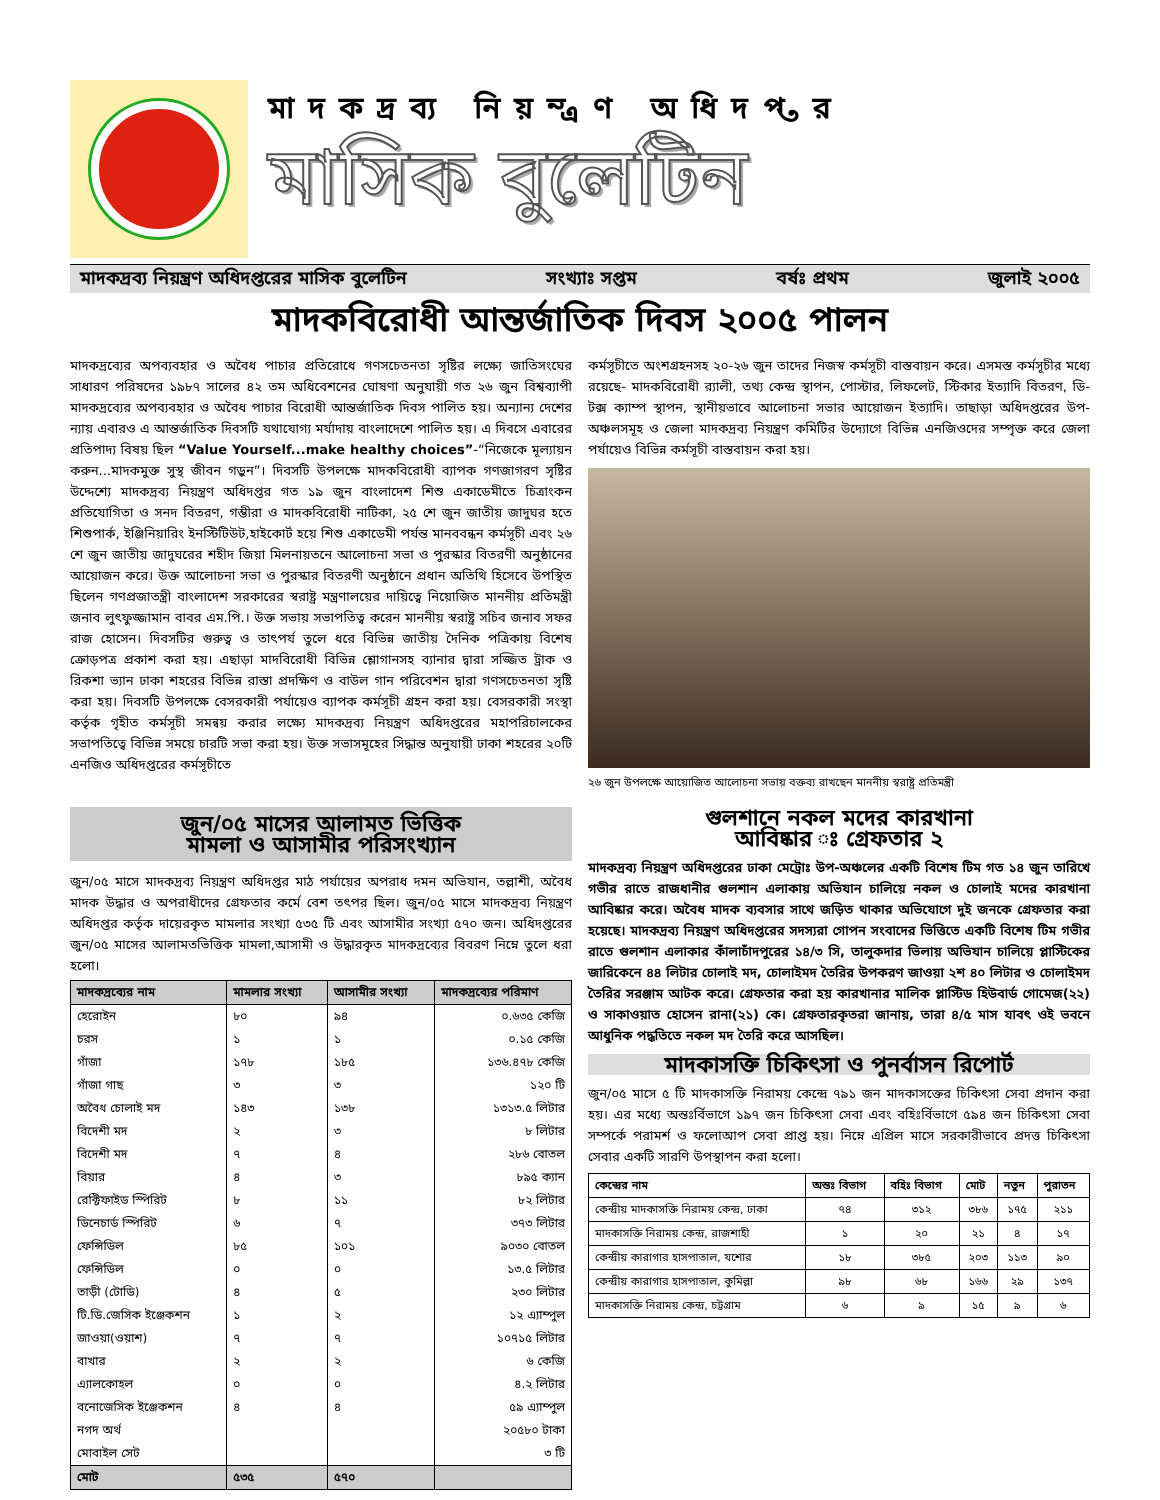মাদকদ্রব্য নিয়ন্ত্রণ অধিদপ্তর
মাসিক বুলেটিন
মাদকদ্রব্য নিয়ন্ত্রণ অধিদপ্তরের মাসিক বুলেটিন সংখ্যাঃ সপ্তম বর্ষঃ প্রথম জুলাই ২০০৫
মাদকবিরোধী আন্তর্জাতিক দিবস ২০০৫ পালন
মাদকদ্রব্যের অপব্যবহার ও অবৈধ পাচার প্রতিরোধে গণসচেতনতা সৃষ্টির লক্ষ্যে জাতিসংঘের সাধারণ পরিষদের ১৯৮৭ সালের ৪২ তম অধিবেশনের ঘোষণা অনুযায়ী গত ২৬ জুন বিশ্বব্যাপী মাদকদ্রব্যের অপব্যবহার ও অবৈধ পাচার বিরোধী আন্তর্জাতিক দিবস পালিত হয়। অন্যান্য দেশের ন্যায় এবারও এ আন্তর্জাতিক দিবসটি যথাযোগ্য মর্যাদায় বাংলাদেশে পালিত হয়। এ দিবসে এবারের প্রতিপাদ্য বিষয় ছিল “Value Yourself...make healthy choices”-“নিজেকে মূল্যায়ন করুন...মাদকমুক্ত সুস্থ জীবন গড়ুন”। দিবসটি উপলক্ষে মাদকবিরোধী ব্যাপক গণজাগরণ সৃষ্টির উদ্দেশ্যে মাদকদ্রব্য নিয়ন্ত্রণ অধিদপ্তর গত ১৯ জুন বাংলাদেশ শিশু একাডেমীতে চিত্রাংকন প্রতিযোগিতা ও সনদ বিতরণ, গম্ভীরা ও মাদকবিরোধী নাটিকা, ২৫ শে জুন জাতীয় জাদুঘর হতে শিশুপার্ক, ইঞ্জিনিয়ারিং ইনস্টিটিউট,হাইকোর্ট হয়ে শিশু একাডেমী পর্যন্ত মানববন্ধন কর্মসূচী এবং ২৬ শে জুন জাতীয় জাদুঘরের শহীদ জিয়া মিলনায়তনে আলোচনা সভা ও পুরস্কার বিতরণী অনুষ্ঠানের আয়োজন করে। উক্ত আলোচনা সভা ও পুরস্কার বিতরণী অনুষ্ঠানে প্রধান অতিথি হিসেবে উপস্থিত ছিলেন গণপ্রজাতন্ত্রী বাংলাদেশ সরকারের স্বরাষ্ট্র মন্ত্রণালয়ের দায়িত্বে নিয়োজিত মাননীয় প্রতিমন্ত্রী জনাব লুৎফুজ্জামান বাবর এম.পি.। উক্ত সভায় সভাপতিত্ব করেন মাননীয় স্বরাষ্ট্র সচিব জনাব সফর রাজ হোসেন। দিবসটির গুরুত্ব ও তাৎপর্য তুলে ধরে বিভিন্ন জাতীয় দৈনিক পত্রিকায় বিশেষ ক্রোড়পত্র প্রকাশ করা হয়। এছাড়া মাদবিরোধী বিভিন্ন শ্লোগানসহ ব্যানার দ্বারা সজ্জিত ট্রাক ও রিকশা ভ্যান ঢাকা শহরের বিভিন্ন রাস্তা প্রদক্ষিণ ও বাউল গান পরিবেশন দ্বারা গণসচেতনতা সৃষ্টি করা হয়। দিবসটি উপলক্ষে বেসরকারী পর্যায়েও ব্যাপক কর্মসূচী গ্রহন করা হয়। বেসরকারী সংস্থা কর্তৃক গৃহীত কর্মসূচী সমন্বয় করার লক্ষ্যে মাদকদ্রব্য নিয়ন্ত্রণ অধিদপ্তরের মহাপরিচালকের সভাপতিত্বে বিভিন্ন সময়ে চারটি সভা করা হয়। উক্ত সভাসমূহের সিদ্ধান্ত অনুযায়ী ঢাকা শহরের ২০টি এনজিও অধিদপ্তরের কর্মসূচীতে
কর্মসূচীতে অংশগ্রহনসহ ২০-২৬ জুন তাদের নিজস্ব কর্মসূচী বাস্তবায়ন করে। এসমস্ত কর্মসূচীর মধ্যে রয়েছে- মাদকবিরোধী র‍্যালী, তথ্য কেন্দ্র স্থাপন, পোস্টার, লিফলেট, স্টিকার ইত্যাদি বিতরণ, ডি-টক্স ক্যাম্প স্থাপন, স্থানীয়ভাবে আলোচনা সভার আয়োজন ইত্যাদি। তাছাড়া অধিদপ্তরের উপ-অঞ্চলসমূহ ও জেলা মাদকদ্রব্য নিয়ন্ত্রণ কমিটির উদ্যোগে বিভিন্ন এনজিওদের সম্পৃক্ত করে জেলা পর্যায়েও বিভিন্ন কর্মসূচী বাস্তবায়ন করা হয়।
২৬ জুন উপলক্ষে আয়োজিত আলোচনা সভায় বক্তব্য রাখছেন মাননীয় স্বরাষ্ট্র প্রতিমন্ত্রী
জুন/০৫ মাসের আলামত ভিত্তিক
মামলা ও আসামীর পরিসংখ্যান
জুন/০৫ মাসে মাদকদ্রব্য নিয়ন্ত্রণ অধিদপ্তর মাঠ পর্যায়ের অপরাধ দমন অভিযান, তল্লাশী, অবৈধ মাদক উদ্ধার ও অপরাধীদের গ্রেফতার কর্মে বেশ তৎপর ছিল। জুন/০৫ মাসে মাদকদ্রব্য নিয়ন্ত্রণ অধিদপ্তর কর্তৃক দায়েরকৃত মামলার সংখ্যা ৫৩৫ টি এবং আসামীর সংখ্যা ৫৭০ জন। অধিদপ্তরের জুন/০৫ মাসের আলামতভিত্তিক মামলা,আসামী ও উদ্ধারকৃত মাদকদ্রব্যের বিবরণ নিম্নে তুলে ধরা হলো।
| মাদকদ্রব্যের নাম | মামলার সংখ্যা | আসামীর সংখ্যা | মাদকদ্রব্যের পরিমাণ |
| --- | --- | --- | --- |
| হেরোইন | ৮০ | ৯৪ | ০.৬৩৫ কেজি |
| চরস | ১ | ১ | ০.১৫ কেজি |
| গাঁজা | ১৭৮ | ১৮৫ | ১৩৬.৪৭৮ কেজি |
| গাঁজা গাছ | ৩ | ৩ | ১২০ টি |
| অবৈধ চোলাই মদ | ১৪৩ | ১৩৮ | ১৩১৩.৫ লিটার |
| বিদেশী মদ | ২ | ৩ | ৮ লিটার |
| বিদেশী মদ | ৭ | ৪ | ২৮৬ বোতল |
| বিয়ার | ৪ | ৩ | ৮৯৫ ক্যান |
| রেক্টিফাইড স্পিরিট | ৮ | ১১ | ৮২ লিটার |
| ডিনেচার্ড স্পিরিট | ৬ | ৭ | ৩৭৩ লিটার |
| ফেন্সিডিল | ৮৫ | ১০১ | ৯০৩০ বোতল |
| ফেন্সিডিল | ০ | ০ | ১৩.৫ লিটার |
| তাড়ী (টোডি) | ৪ | ৫ | ২৩০ লিটার |
| টি.ডি.জেসিক ইঞ্জেকশন | ১ | ২ | ১২ এ্যাম্পুল |
| জাওয়া(ওয়াশ) | ৭ | ৭ | ১০৭১৫ লিটার |
| বাখার | ২ | ২ | ৬ কেজি |
| এ্যালকোহল | ০ | ০ | ৪.২ লিটার |
| বনোজেসিক ইঞ্জেকশন | ৪ | ৪ | ৫৯ এ্যাম্পুল |
| নগদ অর্থ | | | ২০৫৮০ টাকা |
| মোবাইল সেট | | | ৩ টি |
| মোট | ৫৩৫ | ৫৭০ | |
গুলশানে নকল মদের কারখানা
আবিষ্কার ঃ গ্রেফতার ২
মাদকদ্রব্য নিয়ন্ত্রণ অধিদপ্তরের ঢাকা মেট্রোঃ উপ-অঞ্চলের একটি বিশেষ টিম গত ১৪ জুন তারিখে গভীর রাতে রাজধানীর গুলশান এলাকায় অভিযান চালিয়ে নকল ও চোলাই মদের কারখানা আবিষ্কার করে। অবৈধ মাদক ব্যবসার সাথে জড়িত থাকার অভিযোগে দুই জনকে গ্রেফতার করা হয়েছে। মাদকদ্রব্য নিয়ন্ত্রণ অধিদপ্তরের সদস্যরা গোপন সংবাদের ভিত্তিতে একটি বিশেষ টিম গভীর রাতে গুলশান এলাকার কাঁলাচাঁদপুরের ১৪/৩ সি, তালুকদার ভিলায় অভিযান চালিয়ে প্লাস্টিকের জারিকেনে ৪৪ লিটার চোলাই মদ, চোলাইমদ তৈরির উপকরণ জাওয়া ২শ ৪০ লিটার ও চোলাইমদ তৈরির সরঞ্জাম আটক করে। গ্রেফতার করা হয় কারখানার মালিক প্লাস্টিড হিউবার্ড গোমেজ(২২) ও সাকাওয়াত হোসেন রানা(২১) কে। গ্রেফতারকৃতরা জানায়, তারা ৪/৫ মাস যাবৎ ওই ভবনে আধুনিক পদ্ধতিতে নকল মদ তৈরি করে আসছিল।
মাদকাসক্তি চিকিৎসা ও পুনর্বাসন রিপোর্ট
জুন/০৫ মাসে ৫ টি মাদকাসক্তি নিরাময় কেন্দ্রে ৭৯১ জন মাদকাসক্তের চিকিৎসা সেবা প্রদান করা হয়। এর মধ্যে অন্তঃর্বিভাগে ১৯৭ জন চিকিৎসা সেবা এবং বহিঃর্বিভাগে ৫৯৪ জন চিকিৎসা সেবা সম্পর্কে পরামর্শ ও ফলোআপ সেবা প্রাপ্ত হয়। নিম্নে এপ্রিল মাসে সরকারীভাবে প্রদত্ত চিকিৎসা সেবার একটি সারণি উপস্থাপন করা হলো।
| কেন্দ্রের নাম | অন্তঃ বিভাগ | বহিঃ বিভাগ | মোট | নতুন | পুরাতন |
| --- | --- | --- | --- | --- | --- |
| কেন্দ্রীয় মাদকাসক্তি নিরাময় কেন্দ্র, ঢাকা | ৭৪ | ৩১২ | ৩৮৬ | ১৭৫ | ২১১ |
| মাদকাসক্তি নিরাময় কেন্দ্র, রাজশাহী | ১ | ২০ | ২১ | ৪ | ১৭ |
| কেন্দ্রীয় কারাগার হাসপাতাল, যশোর | ১৮ | ৩৮৫ | ২০৩ | ১১৩ | ৯০ |
| কেন্দ্রীয় কারাগার হাসপাতাল, কুমিল্লা | ৯৮ | ৬৮ | ১৬৬ | ২৯ | ১৩৭ |
| মাদকাসক্তি নিরাময় কেন্দ্র, চট্টগ্রাম | ৬ | ৯ | ১৫ | ৯ | ৬ |